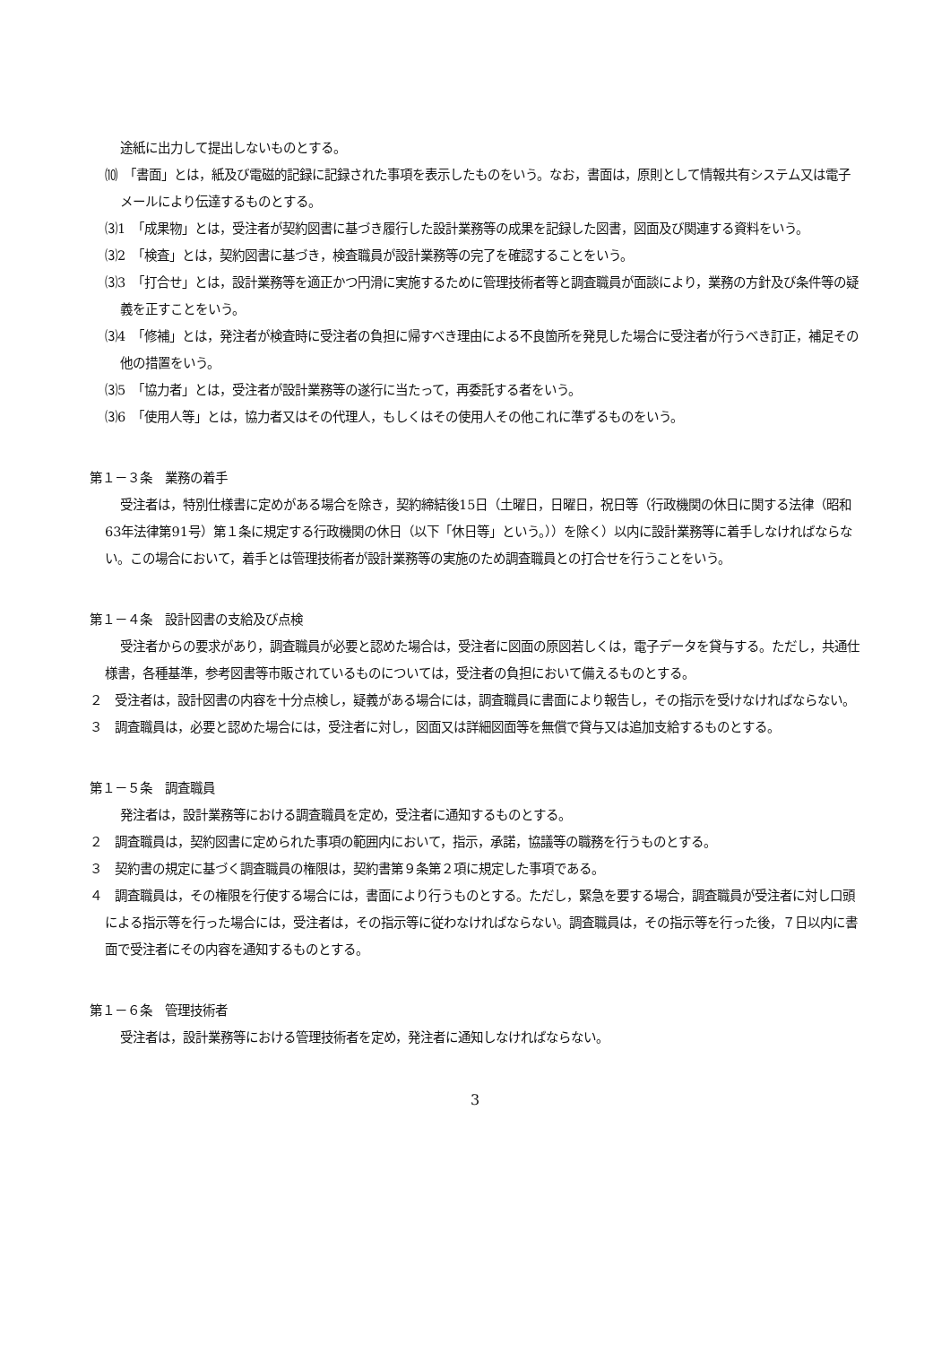途紙に出力して提出しないものとする。
⑽　「書面」とは，紙及び電磁的記録に記録された事項を表示したものをいう。なお，書面は，原則として情報共有システム又は電子メールにより伝達するものとする。
⑶1　「成果物」とは，受注者が契約図書に基づき履行した設計業務等の成果を記録した図書，図面及び関連する資料をいう。
⑶2　「検査」とは，契約図書に基づき，検査職員が設計業務等の完了を確認することをいう。
⑶3　「打合せ」とは，設計業務等を適正かつ円滑に実施するために管理技術者等と調査職員が面談により，業務の方針及び条件等の疑義を正すことをいう。
⑶4　「修補」とは，発注者が検査時に受注者の負担に帰すべき理由による不良箇所を発見した場合に受注者が行うべき訂正，補足その他の措置をいう。
⑶5　「協力者」とは，受注者が設計業務等の遂行に当たって，再委託する者をいう。
⑶6　「使用人等」とは，協力者又はその代理人，もしくはその使用人その他これに準ずるものをいう。
第１－３条　業務の着手
受注者は，特別仕様書に定めがある場合を除き，契約締結後15日（土曜日，日曜日，祝日等（行政機関の休日に関する法律（昭和63年法律第91号）第１条に規定する行政機関の休日（以下「休日等」という。））を除く）以内に設計業務等に着手しなければならない。この場合において，着手とは管理技術者が設計業務等の実施のため調査職員との打合せを行うことをいう。
第１－４条　設計図書の支給及び点検
受注者からの要求があり，調査職員が必要と認めた場合は，受注者に図面の原図若しくは，電子データを貸与する。ただし，共通仕様書，各種基準，参考図書等市販されているものについては，受注者の負担において備えるものとする。
２　受注者は，設計図書の内容を十分点検し，疑義がある場合には，調査職員に書面により報告し，その指示を受けなければならない。
３　調査職員は，必要と認めた場合には，受注者に対し，図面又は詳細図面等を無償で貸与又は追加支給するものとする。
第１－５条　調査職員
発注者は，設計業務等における調査職員を定め，受注者に通知するものとする。
２　調査職員は，契約図書に定められた事項の範囲内において，指示，承諾，協議等の職務を行うものとする。
３　契約書の規定に基づく調査職員の権限は，契約書第９条第２項に規定した事項である。
４　調査職員は，その権限を行使する場合には，書面により行うものとする。ただし，緊急を要する場合，調査職員が受注者に対し口頭による指示等を行った場合には，受注者は，その指示等に従わなければならない。調査職員は，その指示等を行った後，７日以内に書面で受注者にその内容を通知するものとする。
第１－６条　管理技術者
受注者は，設計業務等における管理技術者を定め，発注者に通知しなければならない。
3